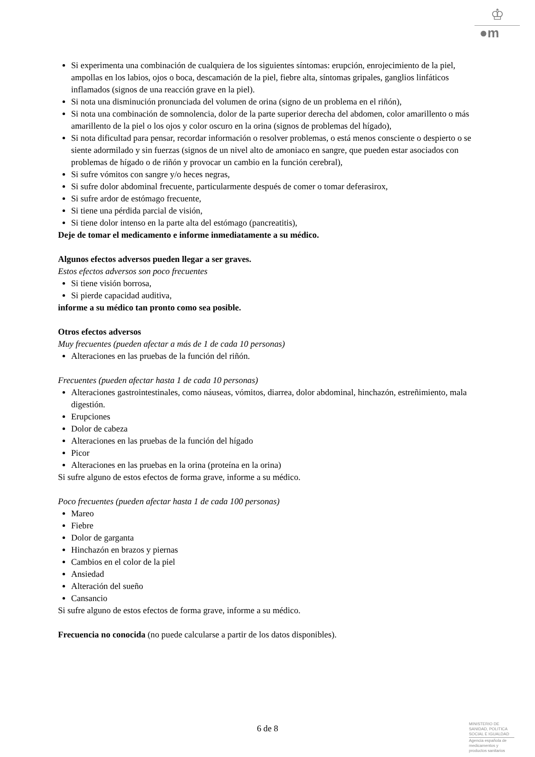♔
●m
Si experimenta una combinación de cualquiera de los siguientes síntomas: erupción, enrojecimiento de la piel, ampollas en los labios, ojos o boca, descamación de la piel, fiebre alta, síntomas gripales, ganglios linfáticos inflamados (signos de una reacción grave en la piel).
Si nota una disminución pronunciada del volumen de orina (signo de un problema en el riñón),
Si nota una combinación de somnolencia, dolor de la parte superior derecha del abdomen, color amarillento o más amarillento de la piel o los ojos y color oscuro en la orina (signos de problemas del hígado),
Si nota dificultad para pensar, recordar información o resolver problemas, o está menos consciente o despierto o se siente adormilado y sin fuerzas (signos de un nivel alto de amoniaco en sangre, que pueden estar asociados con problemas de hígado o de riñón y provocar un cambio en la función cerebral),
Si sufre vómitos con sangre y/o heces negras,
Si sufre dolor abdominal frecuente, particularmente después de comer o tomar deferasirox,
Si sufre ardor de estómago frecuente,
Si tiene una pérdida parcial de visión,
Si tiene dolor intenso en la parte alta del estómago (pancreatitis),
Deje de tomar el medicamento e informe inmediatamente a su médico.
Algunos efectos adversos pueden llegar a ser graves.
Estos efectos adversos son poco frecuentes
Si tiene visión borrosa,
Si pierde capacidad auditiva,
informe a su médico tan pronto como sea posible.
Otros efectos adversos
Muy frecuentes (pueden afectar a más de 1 de cada 10 personas)
Alteraciones en las pruebas de la función del riñón.
Frecuentes (pueden afectar hasta 1 de cada 10 personas)
Alteraciones gastrointestinales, como náuseas, vómitos, diarrea, dolor abdominal, hinchazón, estreñimiento, mala digestión.
Erupciones
Dolor de cabeza
Alteraciones en las pruebas de la función del hígado
Picor
Alteraciones en las pruebas en la orina (proteína en la orina)
Si sufre alguno de estos efectos de forma grave, informe a su médico.
Poco frecuentes (pueden afectar hasta 1 de cada 100 personas)
Mareo
Fiebre
Dolor de garganta
Hinchazón en brazos y piernas
Cambios en el color de la piel
Ansiedad
Alteración del sueño
Cansancio
Si sufre alguno de estos efectos de forma grave, informe a su médico.
Frecuencia no conocida (no puede calcularse a partir de los datos disponibles).
6 de 8
MINISTERIO DE
SANIDAD, POLITICA
SOCIAL E IGUALDAD
Agencia española de
medicamentos y
productos sanitarios